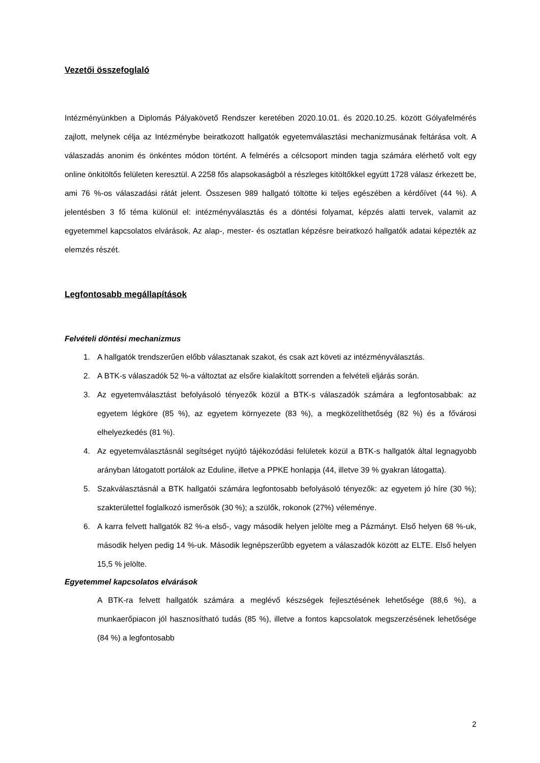Vezetői összefoglaló
Intézményünkben a Diplomás Pályakövető Rendszer keretében 2020.10.01. és 2020.10.25. között Gólyafelmérés zajlott, melynek célja az Intézménybe beiratkozott hallgatók egyetemválasztási mechanizmusának feltárása volt. A válaszadás anonim és önkéntes módon történt. A felmérés a célcsoport minden tagja számára elérhető volt egy online önkitöltős felületen keresztül. A 2258 fős alapsokaságból a részleges kitöltőkkel együtt 1728 válasz érkezett be, ami 76 %-os válaszadási rátát jelent. Összesen 989 hallgató töltötte ki teljes egészében a kérdőívet (44 %). A jelentésben 3 fő téma különül el: intézményválasztás és a döntési folyamat, képzés alatti tervek, valamit az egyetemmel kapcsolatos elvárások. Az alap-, mester- és osztatlan képzésre beiratkozó hallgatók adatai képezték az elemzés részét.
Legfontosabb megállapítások
Felvételi döntési mechanizmus
1. A hallgatók trendszerűen előbb választanak szakot, és csak azt követi az intézményválasztás.
2. A BTK-s válaszadók 52 %-a változtat az elsőre kialakított sorrenden a felvételi eljárás során.
3. Az egyetemválasztást befolyásoló tényezők közül a BTK-s válaszadók számára a legfontosabbak: az egyetem légköre (85 %), az egyetem környezete (83 %), a megközelíthetőség (82 %) és a fővárosi elhelyezkedés (81 %).
4. Az egyetemválasztásnál segítséget nyújtó tájékozódási felületek közül a BTK-s hallgatók által legnagyobb arányban látogatott portálok az Eduline, illetve a PPKE honlapja (44, illetve 39 % gyakran látogatta).
5. Szakválasztásnál a BTK hallgatói számára legfontosabb befolyásoló tényezők: az egyetem jó híre (30 %); szakterülettel foglalkozó ismerősök (30 %); a szülők, rokonok (27%) véleménye.
6. A karra felvett hallgatók 82 %-a első-, vagy második helyen jelölte meg a Pázmányt. Első helyen 68 %-uk, második helyen pedig 14 %-uk. Második legnépszerűbb egyetem a válaszadók között az ELTE. Első helyen 15,5 % jelölte.
Egyetemmel kapcsolatos elvárások
A BTK-ra felvett hallgatók számára a meglévő készségek fejlesztésének lehetősége (88,6 %), a munkaerőpiacon jól hasznosítható tudás (85 %), illetve a fontos kapcsolatok megszerzésének lehetősége (84 %) a legfontosabb
2